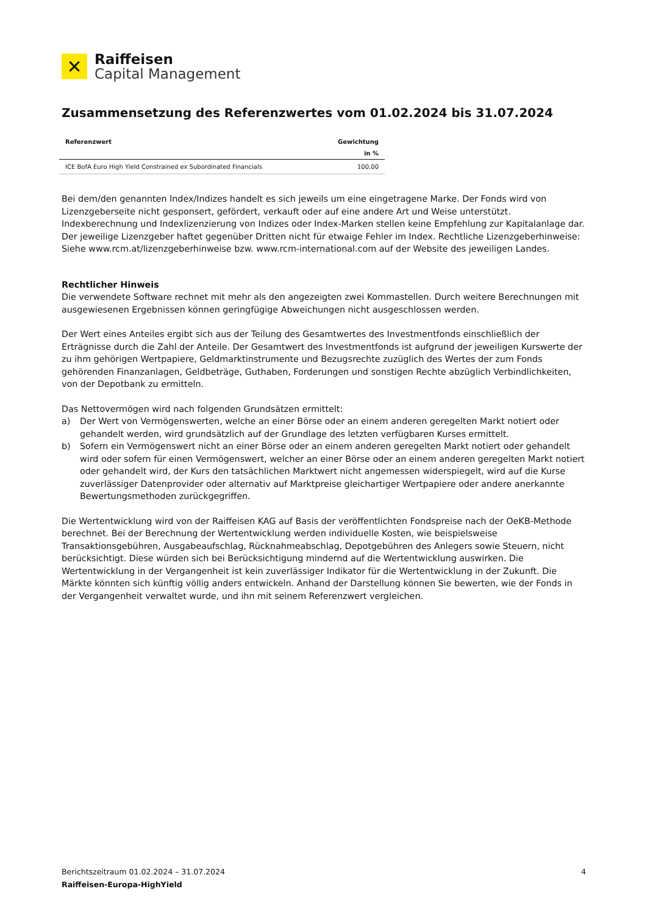✕
Raiffeisen
Capital Management
Zusammensetzung des Referenzwertes vom 01.02.2024 bis 31.07.2024
| Referenzwert | Gewichtung |
| --- | --- |
| | in % |
| ICE BofA Euro High Yield Constrained ex Subordinated Financials | 100,00 |
Bei dem/den genannten Index/Indizes handelt es sich jeweils um eine eingetragene Marke. Der Fonds wird von Lizenzgeberseite nicht gesponsert, gefördert, verkauft oder auf eine andere Art und Weise unterstützt. Indexberechnung und Indexlizenzierung von Indizes oder Index-Marken stellen keine Empfehlung zur Kapitalanlage dar. Der jeweilige Lizenzgeber haftet gegenüber Dritten nicht für etwaige Fehler im Index. Rechtliche Lizenzgeberhinweise: Siehe www.rcm.at/lizenzgeberhinweise bzw. www.rcm-international.com auf der Website des jeweiligen Landes.
Rechtlicher Hinweis
Die verwendete Software rechnet mit mehr als den angezeigten zwei Kommastellen. Durch weitere Berechnungen mit ausgewiesenen Ergebnissen können geringfügige Abweichungen nicht ausgeschlossen werden.
Der Wert eines Anteiles ergibt sich aus der Teilung des Gesamtwertes des Investmentfonds einschließlich der Erträgnisse durch die Zahl der Anteile. Der Gesamtwert des Investmentfonds ist aufgrund der jeweiligen Kurswerte der zu ihm gehörigen Wertpapiere, Geldmarktinstrumente und Bezugsrechte zuzüglich des Wertes der zum Fonds gehörenden Finanzanlagen, Geldbeträge, Guthaben, Forderungen und sonstigen Rechte abzüglich Verbindlichkeiten, von der Depotbank zu ermitteln.
Das Nettovermögen wird nach folgenden Grundsätzen ermittelt:
a) Der Wert von Vermögenswerten, welche an einer Börse oder an einem anderen geregelten Markt notiert oder gehandelt werden, wird grundsätzlich auf der Grundlage des letzten verfügbaren Kurses ermittelt.
b) Sofern ein Vermögenswert nicht an einer Börse oder an einem anderen geregelten Markt notiert oder gehandelt wird oder sofern für einen Vermögenswert, welcher an einer Börse oder an einem anderen geregelten Markt notiert oder gehandelt wird, der Kurs den tatsächlichen Marktwert nicht angemessen widerspiegelt, wird auf die Kurse zuverlässiger Datenprovider oder alternativ auf Marktpreise gleichartiger Wertpapiere oder andere anerkannte Bewertungsmethoden zurückgegriffen.
Die Wertentwicklung wird von der Raiffeisen KAG auf Basis der veröffentlichten Fondspreise nach der OeKB-Methode berechnet. Bei der Berechnung der Wertentwicklung werden individuelle Kosten, wie beispielsweise Transaktionsgebühren, Ausgabeaufschlag, Rücknahmeabschlag, Depotgebühren des Anlegers sowie Steuern, nicht berücksichtigt. Diese würden sich bei Berücksichtigung mindernd auf die Wertentwicklung auswirken. Die Wertentwicklung in der Vergangenheit ist kein zuverlässiger Indikator für die Wertentwicklung in der Zukunft. Die Märkte könnten sich künftig völlig anders entwickeln. Anhand der Darstellung können Sie bewerten, wie der Fonds in der Vergangenheit verwaltet wurde, und ihn mit seinem Referenzwert vergleichen.
Berichtszeitraum 01.02.2024 – 31.07.2024 4
Raiffeisen-Europa-HighYield